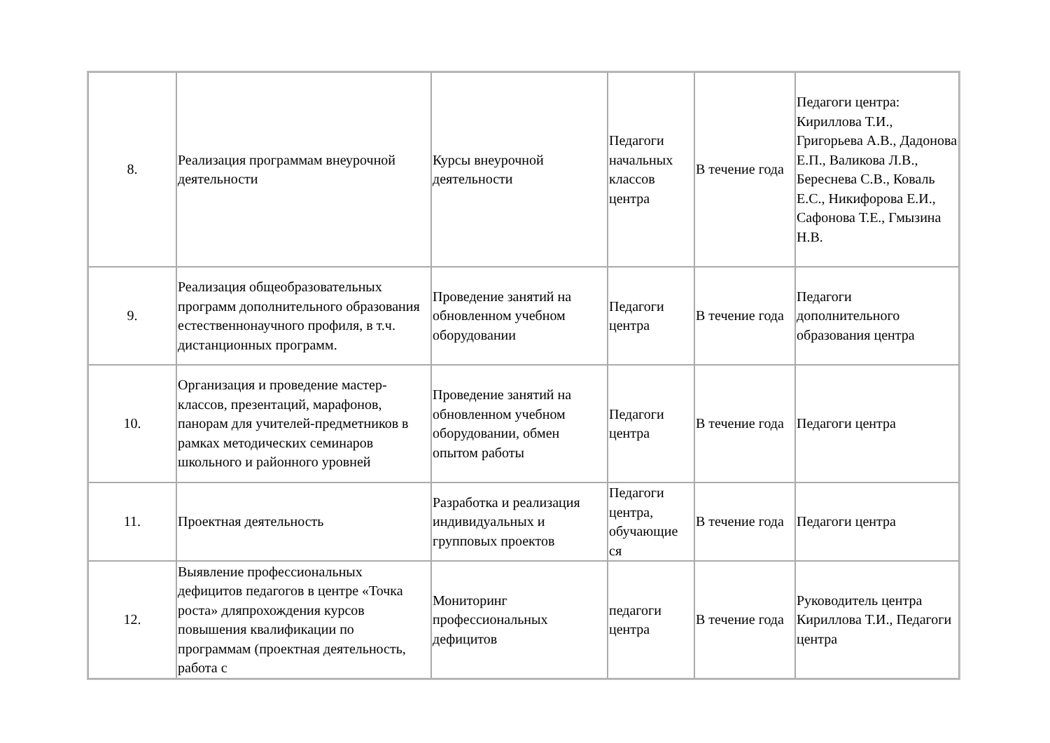| 8. | Реализация программам внеурочной деятельности | Курсы внеурочной деятельности | Педагоги начальных классов центра | В течение года | Педагоги центра: Кириллова Т.И., Григорьева А.В., Дадонова Е.П., Валикова Л.В., Береснева С.В., Коваль Е.С., Никифорова Е.И., Сафонова Т.Е., Гмызина Н.В. |
| 9. | Реализация общеобразовательных программ дополнительного образования естественнонаучного профиля, в т.ч. дистанционных программ. | Проведение занятий на обновленном учебном оборудовании | Педагоги центра | В течение года | Педагоги дополнительного образования центра |
| 10. | Организация и проведение мастер-классов, презентаций, марафонов, панорам для учителей-предметников в рамках методических семинаров школьного и районного уровней | Проведение занятий на обновленном учебном оборудовании, обмен опытом работы | Педагоги центра | В течение года | Педагоги центра |
| 11. | Проектная деятельность | Разработка и реализация индивидуальных и групповых проектов | Педагоги центра, обучающие ся | В течение года | Педагоги центра |
| 12. | Выявление профессиональных дефицитов педагогов в центре «Точка роста» дляпрохождения курсов повышения квалификации по программам (проектная деятельность, работа с | Мониторинг профессиональных дефицитов | педагоги центра | В течение года | Руководитель центра Кириллова Т.И., Педагоги центра |